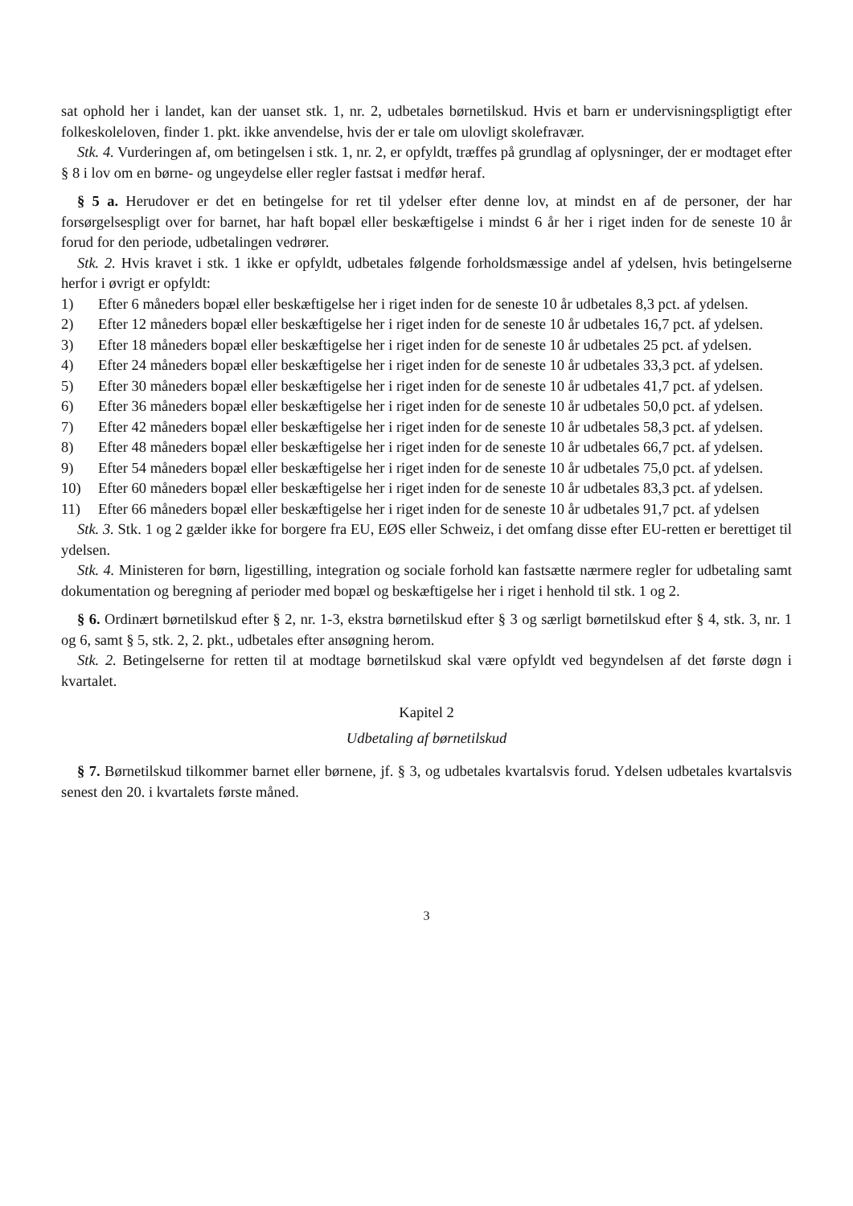sat ophold her i landet, kan der uanset stk. 1, nr. 2, udbetales børnetilskud. Hvis et barn er undervisnings­pligtigt efter folkeskoleloven, finder 1. pkt. ikke anvendelse, hvis der er tale om ulovligt skolefravær.
Stk. 4. Vurderingen af, om betingelsen i stk. 1, nr. 2, er opfyldt, træffes på grundlag af oplysninger, der er modtaget efter § 8 i lov om en børne- og ungeydelse eller regler fastsat i medfør heraf.
§ 5 a. Herudover er det en betingelse for ret til ydelser efter denne lov, at mindst en af de personer, der har forsørgelsespligt over for barnet, har haft bopæl eller beskæftigelse i mindst 6 år her i riget inden for de seneste 10 år forud for den periode, udbetalingen vedrører.
Stk. 2. Hvis kravet i stk. 1 ikke er opfyldt, udbetales følgende forholdsmæssige andel af ydelsen, hvis betingelserne herfor i øvrigt er opfyldt:
1) Efter 6 måneders bopæl eller beskæftigelse her i riget inden for de seneste 10 år udbetales 8,3 pct. af ydelsen.
2) Efter 12 måneders bopæl eller beskæftigelse her i riget inden for de seneste 10 år udbetales 16,7 pct. af ydelsen.
3) Efter 18 måneders bopæl eller beskæftigelse her i riget inden for de seneste 10 år udbetales 25 pct. af ydelsen.
4) Efter 24 måneders bopæl eller beskæftigelse her i riget inden for de seneste 10 år udbetales 33,3 pct. af ydelsen.
5) Efter 30 måneders bopæl eller beskæftigelse her i riget inden for de seneste 10 år udbetales 41,7 pct. af ydelsen.
6) Efter 36 måneders bopæl eller beskæftigelse her i riget inden for de seneste 10 år udbetales 50,0 pct. af ydelsen.
7) Efter 42 måneders bopæl eller beskæftigelse her i riget inden for de seneste 10 år udbetales 58,3 pct. af ydelsen.
8) Efter 48 måneders bopæl eller beskæftigelse her i riget inden for de seneste 10 år udbetales 66,7 pct. af ydelsen.
9) Efter 54 måneders bopæl eller beskæftigelse her i riget inden for de seneste 10 år udbetales 75,0 pct. af ydelsen.
10) Efter 60 måneders bopæl eller beskæftigelse her i riget inden for de seneste 10 år udbetales 83,3 pct. af ydelsen.
11) Efter 66 måneders bopæl eller beskæftigelse her i riget inden for de seneste 10 år udbetales 91,7 pct. af ydelsen
Stk. 3. Stk. 1 og 2 gælder ikke for borgere fra EU, EØS eller Schweiz, i det omfang disse efter EU-retten er berettiget til ydelsen.
Stk. 4. Ministeren for børn, ligestilling, integration og sociale forhold kan fastsætte nærmere regler for udbetaling samt dokumentation og beregning af perioder med bopæl og beskæftigelse her i riget i henhold til stk. 1 og 2.
§ 6. Ordinært børnetilskud efter § 2, nr. 1-3, ekstra børnetilskud efter § 3 og særligt børnetilskud efter § 4, stk. 3, nr. 1 og 6, samt § 5, stk. 2, 2. pkt., udbetales efter ansøgning herom.
Stk. 2. Betingelserne for retten til at modtage børnetilskud skal være opfyldt ved begyndelsen af det første døgn i kvartalet.
Kapitel 2
Udbetaling af børnetilskud
§ 7. Børnetilskud tilkommer barnet eller børnene, jf. § 3, og udbetales kvartalsvis forud. Ydelsen udbe­tales kvartalsvis senest den 20. i kvartalets første måned.
3